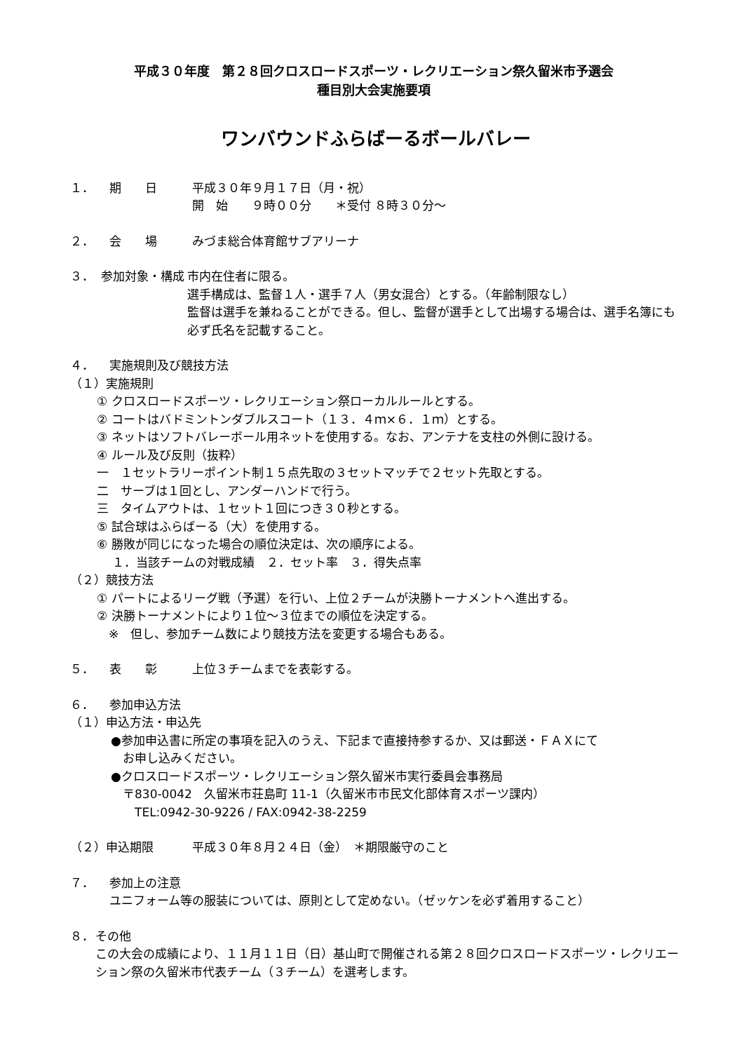平成３０年度　第２８回クロスロードスポーツ・レクリエーション祭久留米市予選会
種目別大会実施要項
ワンバウンドふらばーるボールバレー
１． 期　　日 平成３０年９月１７日（月・祝）
開　始　　９時００分　　＊受付 ８時３０分～
２． 会　　場 みづま総合体育館サブアリーナ
３． 参加対象・構成 市内在住者に限る。
選手構成は、監督１人・選手７人（男女混合）とする。（年齢制限なし）
監督は選手を兼ねることができる。但し、監督が選手として出場する場合は、選手名簿にも必ず氏名を記載すること。
４． 実施規則及び競技方法
（１）実施規則
① クロスロードスポーツ・レクリエーション祭ローカルルールとする。
② コートはバドミントンダブルスコート（１３．４ｍ×６．１ｍ）とする。
③ ネットはソフトバレーボール用ネットを使用する。なお、アンテナを支柱の外側に設ける。
④ ルール及び反則（抜粋）
一　１セットラリーポイント制１５点先取の３セットマッチで２セット先取とする。
二　サーブは１回とし、アンダーハンドで行う。
三　タイムアウトは、１セット１回につき３０秒とする。
⑤ 試合球はふらばーる（大）を使用する。
⑥ 勝敗が同じになった場合の順位決定は、次の順序による。
　 １．当該チームの対戦成績　２．セット率　３．得失点率
（２）競技方法
① パートによるリーグ戦（予選）を行い、上位２チームが決勝トーナメントへ進出する。
② 決勝トーナメントにより１位～３位までの順位を決定する。
　※　但し、参加チーム数により競技方法を変更する場合もある。
５． 表　　彰 上位３チームまでを表彰する。
６． 参加申込方法
（１）申込方法・申込先
●参加申込書に所定の事項を記入のうえ、下記まで直接持参するか、又は郵送・ＦＡＸにて
　お申し込みください。
●クロスロードスポーツ・レクリエーション祭久留米市実行委員会事務局
　〒830-0042　久留米市荘島町 11-1（久留米市市民文化部体育スポーツ課内）
　　TEL:0942-30-9226 / FAX:0942-38-2259
（２）申込期限 平成３０年８月２４日（金）　＊期限厳守のこと
７． 参加上の注意
ユニフォーム等の服装については、原則として定めない。（ゼッケンを必ず着用すること）
８． その他
この大会の成績により、１１月１１日（日）基山町で開催される第２８回クロスロードスポーツ・レクリエーション祭の久留米市代表チーム（３チーム）を選考します。